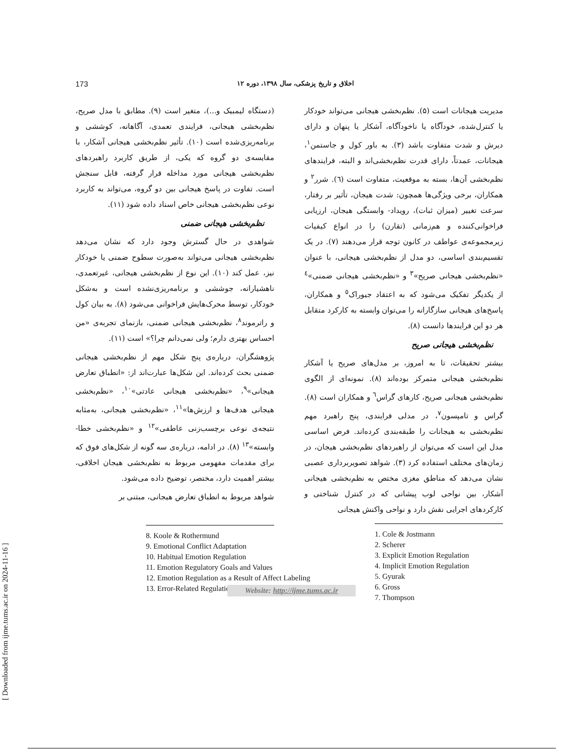[ Downloaded from ijme.tums.ac.ir on 2024-11-16 ]
173 اخلاق و تاریخ پزشکی، سال ۱۳۹۸، دوره ۱۲
مدیریت هیجانات است (۵). نظم‌بخشی هیجانی می‌تواند خودکار یا کنترل‌شده، خودآگاه یا ناخودآگاه، آشکار یا پنهان و دارای دیرش و شدت متفاوت باشد (۳). به باور کول و جاستمن<sup>۱</sup>، هیجانات، عمدتاً، دارای قدرت نظم‌بخشی‌اند و البته، فرایندهای نظم‌بخشی آن‌ها، بسته به موقعیت، متفاوت است (٦). شرر<sup>۲</sup> و همکاران، برخی ویژگی‌ها همچون: شدت هیجان، تأثیر بر رفتار، سرعت تغییر (میزان ثبات)، رویداد- وابستگی هیجان، ارزیابی فراخوانی‌کننده و هم‌زمانی (تقارن) را در انواع کیفیات زیرمجموعه‌ی عواطف در کانون توجه قرار می‌دهند (۷). در یک تقسیم‌بندی اساسی، دو مدل از نظم‌بخشی هیجانی، با عنوان «نظم‌بخشی هیجانی صریح»<sup>۳</sup> و «نظم‌بخشی هیجانی ضمنی»<sup>٤</sup> از یکدیگر تفکیک می‌شود که به اعتقاد جیوراک<sup>٥</sup> و همکاران، پاسخ‌های هیجانی سازگارانه را می‌توان وابسته به کارکرد متقابل هر دو این فرایندها دانست (۸).
نظم‌بخشی هیجانی صریح
بیشتر تحقیقات، تا به امروز، بر مدل‌های صریح یا آشکار نظم‌بخشی هیجانی متمرکز بوده‌اند (۸). نمونه‌ای از الگوی نظم‌بخشی هیجانی صریح، کارهای گراس<sup>٦</sup> و همکاران است (۸). گراس و تامپسون<sup>۷</sup>، در مدلی فرایندی، پنج راهبرد مهم نظم‌بخشی به هیجانات را طبقه‌بندی کرده‌اند. فرض اساسی مدل این است که می‌توان از راهبردهای نظم‌بخشی هیجان، در زمان‌های مختلف استفاده کرد (۳). شواهد تصویربرداری عصبی نشان می‌دهد که مناطق مغزی مختص به نظم‌بخشی هیجانی آشکار، بین نواحی لوب پیشانی که در کنترل شناختی و کارکردهای اجرایی نقش دارد و نواحی واکنش هیجانی
1. Cole & Jostmann
2. Scherer
3. Explicit Emotion Regulation
4. Implicit Emotion Regulation
5. Gyurak
6. Gross
7. Thompson
(دستگاه لیمبیک و...)، متغیر است (۹). مطابق با مدل صریح، نظم‌بخشی هیجانی، فرایندی تعمدی، آگاهانه، کوششی و برنامه‌ریزی‌شده است (۱۰). تأثیر نظم‌بخشی هیجانی آشکار، با مقایسه‌ی دو گروه که یکی، از طریق کاربرد راهبردهای نظم‌بخشی هیجانی مورد مداخله قرار گرفته، قابل سنجش است. تفاوت در پاسخ هیجانی بین دو گروه، می‌تواند به کاربرد نوعی نظم‌بخشی هیجانی خاص اسناد داده شود (۱۱).
نظم‌بخشی هیجانی ضمنی
شواهدی در حال گسترش وجود دارد که نشان می‌دهد نظم‌بخشی هیجانی می‌تواند به‌صورت سطوح ضمنی یا خودکار نیز، عمل کند (۱۰). این نوع از نظم‌بخشی هیجانی، غیرتعمدی، ناهشیارانه، جوششی و برنامه‌ریزی‌نشده است و به‌شکل خودکار، توسط محرک‌هایش فراخوانی می‌شود (۸). به بیان کول و راترموند<sup>۸</sup>، نظم‌بخشی هیجانی ضمنی، بازنمای تجربه‌ی «من احساس بهتری دارم؛ ولی نمی‌دانم چرا؟» است (۱۱).
پژوهشگران، درباره‌ی پنج شکل مهم از نظم‌بخشی هیجانی ضمنی بحث کرده‌اند. این شکل‌ها عبارت‌اند از: «انطباق تعارض هیجانی»<sup>۹</sup>، «نظم‌بخشی هیجانی عادتی»<sup>۱۰</sup>، «نظم‌بخشی هیجانی هدف‌ها و ارزش‌ها»<sup>۱۱</sup>، «نظم‌بخشی هیجانی، به‌مثابه نتیجه‌ی نوعی برچسب‌زنی عاطفی»<sup>۱۲</sup> و «نظم‌بخشی خطا- وابسته»<sup>۱۳</sup> (۸). در ادامه، درباره‌ی سه گونه از شکل‌های فوق که برای مقدمات مفهومی مربوط به نظم‌بخشی هیجان اخلاقی، بیشتر اهمیت دارد، مختصر، توضیح داده می‌شود.
شواهد مربوط به انطباق تعارض هیجانی، مبتنی بر
8. Koole & Rothermund
9. Emotional Conflict Adaptation
10. Habitual Emotion Regulation
11. Emotion Regulatory Goals and Values
12. Emotion Regulation as a Result of Affect Labeling
13. Error-Related Regulation
Website: http://ijme.tums.ac.ir